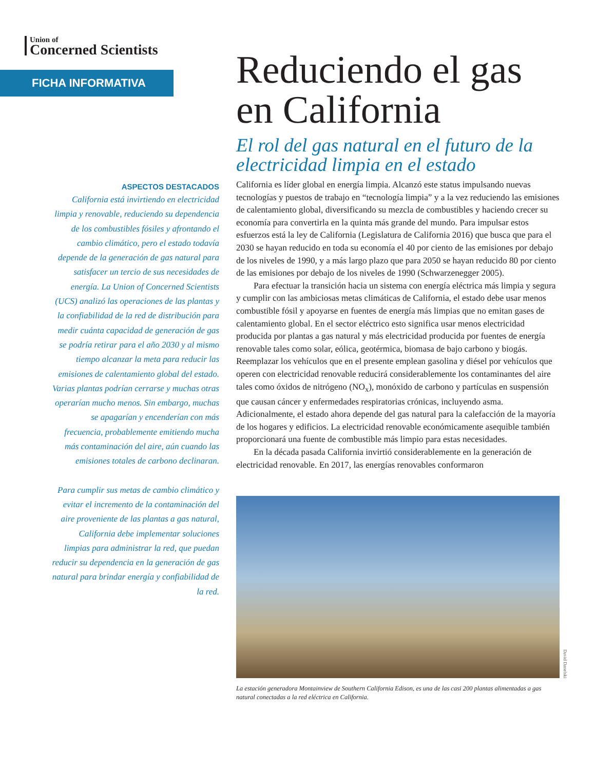Union of
Concerned Scientists
FICHA INFORMATIVA
ASPECTOS DESTACADOS
California está invirtiendo en electricidad limpia y renovable, reduciendo su dependencia de los combustibles fósiles y afrontando el cambio climático, pero el estado todavía depende de la generación de gas natural para satisfacer un tercio de sus necesidades de energía. La Union of Concerned Scientists (UCS) analizó las operaciones de las plantas y la confiabilidad de la red de distribución para medir cuánta capacidad de generación de gas se podría retirar para el año 2030 y al mismo tiempo alcanzar la meta para reducir las emisiones de calentamiento global del estado. Varias plantas podrían cerrarse y muchas otras operarían mucho menos. Sin embargo, muchas se apagarían y encenderían con más frecuencia, probablemente emitiendo mucha más contaminación del aire, aún cuando las emisiones totales de carbono declinaran.
Para cumplir sus metas de cambio climático y evitar el incremento de la contaminación del aire proveniente de las plantas a gas natural, California debe implementar soluciones limpias para administrar la red, que puedan reducir su dependencia en la generación de gas natural para brindar energía y confiabilidad de la red.
Reduciendo el gas en California
El rol del gas natural en el futuro de la electricidad limpia en el estado
California es líder global en energía limpia. Alcanzó este status impulsando nuevas tecnologías y puestos de trabajo en “tecnología limpia” y a la vez reduciendo las emisiones de calentamiento global, diversificando su mezcla de combustibles y haciendo crecer su economía para convertirla en la quinta más grande del mundo. Para impulsar estos esfuerzos está la ley de California (Legislatura de California 2016) que busca que para el 2030 se hayan reducido en toda su economía el 40 por ciento de las emisiones por debajo de los niveles de 1990, y a más largo plazo que para 2050 se hayan reducido 80 por ciento de las emisiones por debajo de los niveles de 1990 (Schwarzenegger 2005).
Para efectuar la transición hacia un sistema con energía eléctrica más limpia y segura y cumplir con las ambiciosas metas climáticas de California, el estado debe usar menos combustible fósil y apoyarse en fuentes de energía más limpias que no emitan gases de calentamiento global. En el sector eléctrico esto significa usar menos electricidad producida por plantas a gas natural y más electricidad producida por fuentes de energía renovable tales como solar, eólica, geotérmica, biomasa de bajo carbono y biogás. Reemplazar los vehículos que en el presente emplean gasolina y diésel por vehículos que operen con electricidad renovable reducirá considerablemente los contaminantes del aire tales como óxidos de nitrógeno (NO<sub>x</sub>), monóxido de carbono y partículas en suspensión que causan cáncer y enfermedades respiratorias crónicas, incluyendo asma. Adicionalmente, el estado ahora depende del gas natural para la calefacción de la mayoría de los hogares y edificios. La electricidad renovable económicamente asequible también proporcionará una fuente de combustible más limpio para estas necesidades.
En la década pasada California invirtió considerablemente en la generación de electricidad renovable. En 2017, las energías renovables conformaron
David Danelski
La estación generadora Montainview de Southern California Edison, es una de las casi 200 plantas alimentadas a gas natural conectadas a la red eléctrica en California.